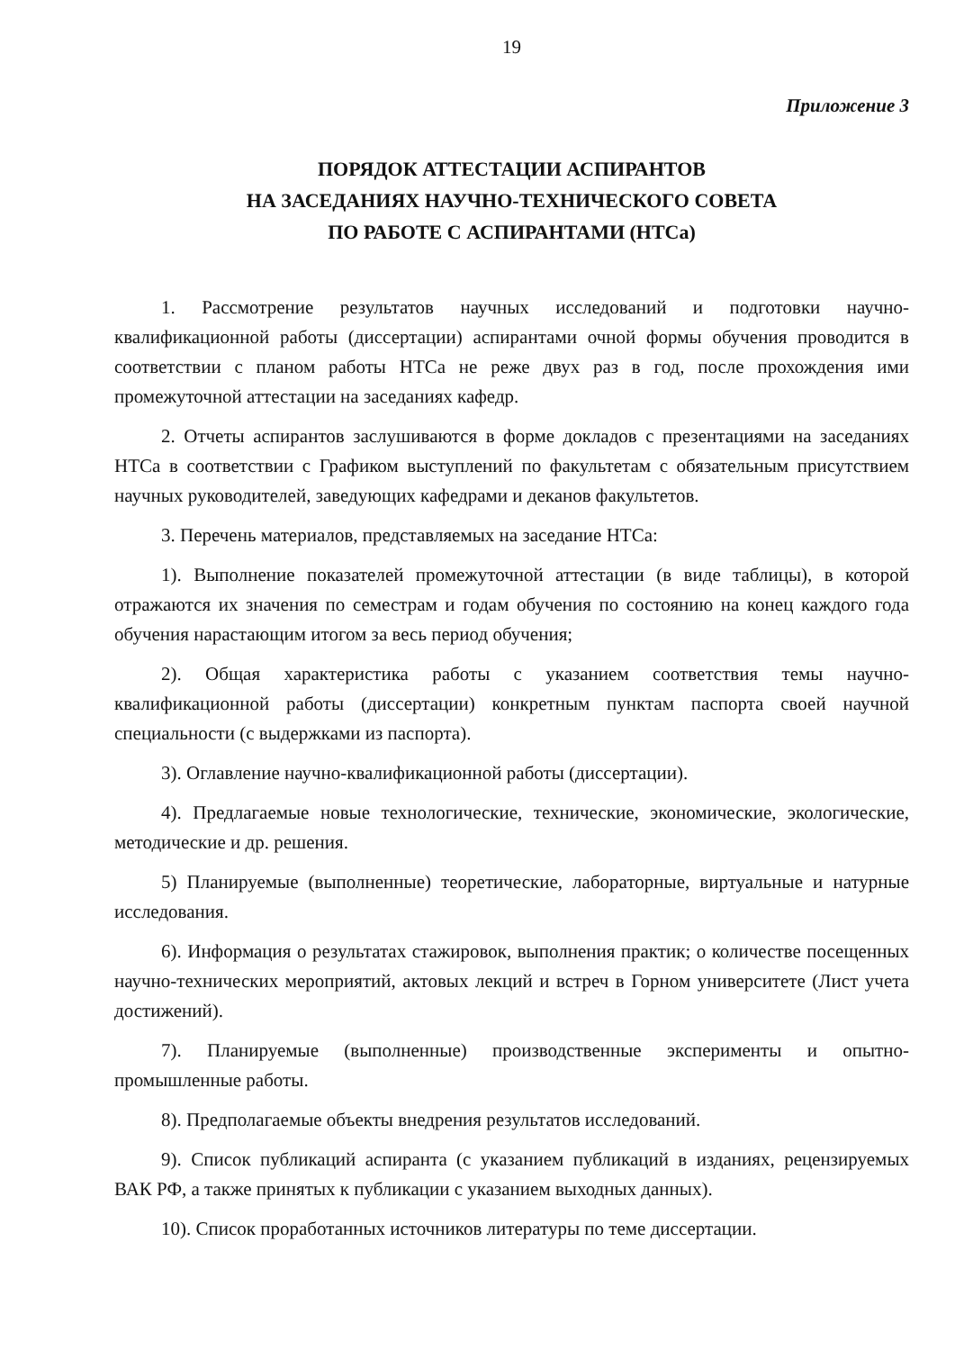19
Приложение 3
ПОРЯДОК АТТЕСТАЦИИ АСПИРАНТОВ
НА ЗАСЕДАНИЯХ НАУЧНО-ТЕХНИЧЕСКОГО СОВЕТА
ПО РАБОТЕ С АСПИРАНТАМИ (НТСа)
1. Рассмотрение результатов научных исследований и подготовки научно-квалификационной работы (диссертации) аспирантами очной формы обучения проводится в соответствии с планом работы НТСа не реже двух раз в год, после прохождения ими промежуточной аттестации на заседаниях кафедр.
2. Отчеты аспирантов заслушиваются в форме докладов с презентациями на заседаниях НТСа в соответствии с Графиком выступлений по факультетам с обязательным присутствием научных руководителей, заведующих кафедрами и деканов факультетов.
3. Перечень материалов, представляемых на заседание НТСа:
1). Выполнение показателей промежуточной аттестации (в виде таблицы), в которой отражаются их значения по семестрам и годам обучения по состоянию на конец каждого года обучения нарастающим итогом за весь период обучения;
2). Общая характеристика работы с указанием соответствия темы научно-квалификационной работы (диссертации) конкретным пунктам паспорта своей научной специальности (с выдержками из паспорта).
3). Оглавление научно-квалификационной работы (диссертации).
4). Предлагаемые новые технологические, технические, экономические, экологические, методические и др. решения.
5) Планируемые (выполненные) теоретические, лабораторные, виртуальные и натурные исследования.
6). Информация о результатах стажировок, выполнения практик; о количестве посещенных научно-технических мероприятий, актовых лекций и встреч в Горном университете (Лист учета достижений).
7). Планируемые (выполненные) производственные эксперименты и опытно-промышленные работы.
8). Предполагаемые объекты внедрения результатов исследований.
9). Список публикаций аспиранта (с указанием публикаций в изданиях, рецензируемых ВАК РФ, а также принятых к публикации с указанием выходных данных).
10). Список проработанных источников литературы по теме диссертации.